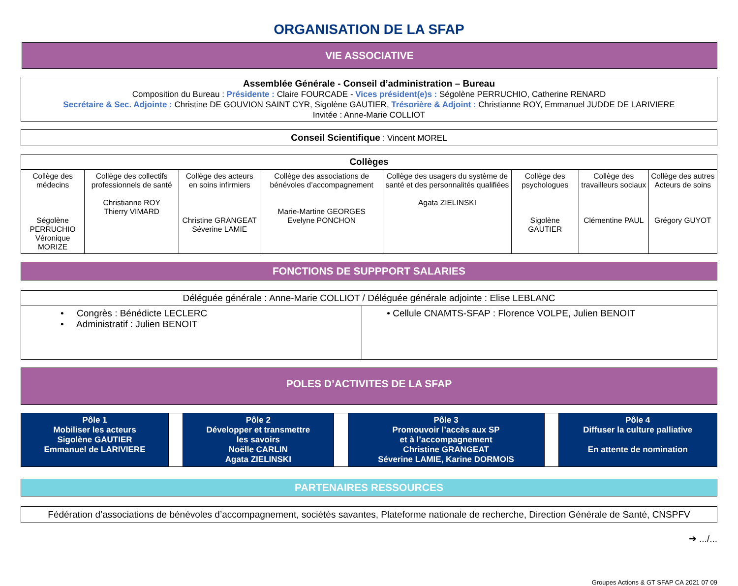ORGANISATION DE LA SFAP
VIE ASSOCIATIVE
Assemblée Générale - Conseil d’administration – Bureau
Composition du Bureau : Présidente : Claire FOURCADE - Vices président(e)s : Ségolène PERRUCHIO, Catherine RENARD
Secrétaire & Sec. Adjointe : Christine DE GOUVION SAINT CYR, Sigolène GAUTIER, Trésorière & Adjoint : Christianne ROY, Emmanuel JUDDE DE LARIVIERE
Invitée : Anne-Marie COLLIOT
Conseil Scientifique : Vincent MOREL
| Collèges | | | | | | | |
| --- | --- | --- | --- | --- | --- | --- | --- |
| Collège des médecins Ségolène PERRUCHIO Véronique MORIZE | Collège des collectifs professionnels de santé Christianne ROY Thierry VIMARD | Collège des acteurs en soins infirmiers Christine GRANGEAT Séverine LAMIE | Collège des associations de bénévoles d’accompagnement Marie-Martine GEORGES Evelyne PONCHON | Collège des usagers du système de santé et des personnalités qualifiées Agata ZIELINSKI | Collège des psychologues Sigolène GAUTIER | Collège des travailleurs sociaux Clémentine PAUL | Collège des autres Acteurs de soins Grégory GUYOT |
FONCTIONS DE SUPPPORT SALARIES
| Déléguée générale : Anne-Marie COLLIOT / Déléguée générale adjointe : Elise LEBLANC | |
| • Congrès : Bénédicte LECLERC • Administratif : Julien BENOIT | • Cellule CNAMTS-SFAP : Florence VOLPE, Julien BENOIT |
POLES D’ACTIVITES DE LA SFAP
| Pôle 1 Mobiliser les acteurs Sigolène GAUTIER Emmanuel de LARIVIERE | | Pôle 2 Développer et transmettre les savoirs Noëlle CARLIN Agata ZIELINSKI | | Pôle 3 Promouvoir l’accès aux SP et à l’accompagnement Christine GRANGEAT Séverine LAMIE, Karine DORMOIS | | Pôle 4 Diffuser la culture palliative En attente de nomination |
PARTENAIRES RESSOURCES
Fédération d’associations de bénévoles d’accompagnement, sociétés savantes, Plateforme nationale de recherche, Direction Générale de Santé, CNSPFV
➔ .../...
Groupes Actions & GT SFAP CA 2021 07 09